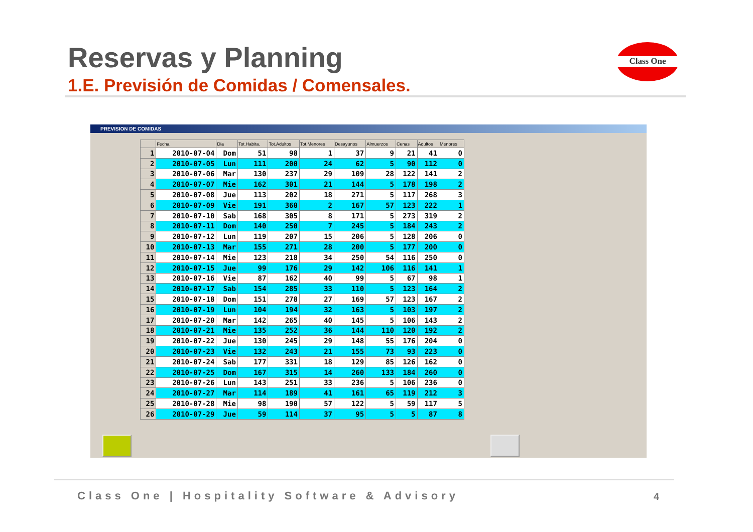Reservas y Planning
1.E. Previsión de Comidas / Comensales.
Class One
PREVISION DE COMIDAS
| | Fecha | Dia | Tot.Habita. | Tot.Adultos | Tot.Menores | Desayunos | Almuerzos | Cenas | Adultos | Menores |
| --- | --- | --- | --- | --- | --- | --- | --- | --- | --- | --- |
| 1 | 2010-07-04 | Dom | 51 | 98 | 1 | 37 | 9 | 21 | 41 | 0 |
| 2 | 2010-07-05 | Lun | 111 | 200 | 24 | 62 | 5 | 90 | 112 | 0 |
| 3 | 2010-07-06 | Mar | 130 | 237 | 29 | 109 | 28 | 122 | 141 | 2 |
| 4 | 2010-07-07 | Mie | 162 | 301 | 21 | 144 | 5 | 178 | 198 | 2 |
| 5 | 2010-07-08 | Jue | 113 | 202 | 18 | 271 | 5 | 117 | 268 | 3 |
| 6 | 2010-07-09 | Vie | 191 | 360 | 2 | 167 | 57 | 123 | 222 | 1 |
| 7 | 2010-07-10 | Sab | 168 | 305 | 8 | 171 | 5 | 273 | 319 | 2 |
| 8 | 2010-07-11 | Dom | 140 | 250 | 7 | 245 | 5 | 184 | 243 | 2 |
| 9 | 2010-07-12 | Lun | 119 | 207 | 15 | 206 | 5 | 128 | 206 | 0 |
| 10 | 2010-07-13 | Mar | 155 | 271 | 28 | 200 | 5 | 177 | 200 | 0 |
| 11 | 2010-07-14 | Mie | 123 | 218 | 34 | 250 | 54 | 116 | 250 | 0 |
| 12 | 2010-07-15 | Jue | 99 | 176 | 29 | 142 | 106 | 116 | 141 | 1 |
| 13 | 2010-07-16 | Vie | 87 | 162 | 40 | 99 | 5 | 67 | 98 | 1 |
| 14 | 2010-07-17 | Sab | 154 | 285 | 33 | 110 | 5 | 123 | 164 | 2 |
| 15 | 2010-07-18 | Dom | 151 | 278 | 27 | 169 | 57 | 123 | 167 | 2 |
| 16 | 2010-07-19 | Lun | 104 | 194 | 32 | 163 | 5 | 103 | 197 | 2 |
| 17 | 2010-07-20 | Mar | 142 | 265 | 40 | 145 | 5 | 106 | 143 | 2 |
| 18 | 2010-07-21 | Mie | 135 | 252 | 36 | 144 | 110 | 120 | 192 | 2 |
| 19 | 2010-07-22 | Jue | 130 | 245 | 29 | 148 | 55 | 176 | 204 | 0 |
| 20 | 2010-07-23 | Vie | 132 | 243 | 21 | 155 | 73 | 93 | 223 | 0 |
| 21 | 2010-07-24 | Sab | 177 | 331 | 18 | 129 | 85 | 126 | 162 | 0 |
| 22 | 2010-07-25 | Dom | 167 | 315 | 14 | 260 | 133 | 184 | 260 | 0 |
| 23 | 2010-07-26 | Lun | 143 | 251 | 33 | 236 | 5 | 106 | 236 | 0 |
| 24 | 2010-07-27 | Mar | 114 | 189 | 41 | 161 | 65 | 119 | 212 | 3 |
| 25 | 2010-07-28 | Mie | 98 | 190 | 57 | 122 | 5 | 59 | 117 | 5 |
| 26 | 2010-07-29 | Jue | 59 | 114 | 37 | 95 | 5 | 5 | 87 | 8 |
Class One | Hospitality Software & Advisory
4